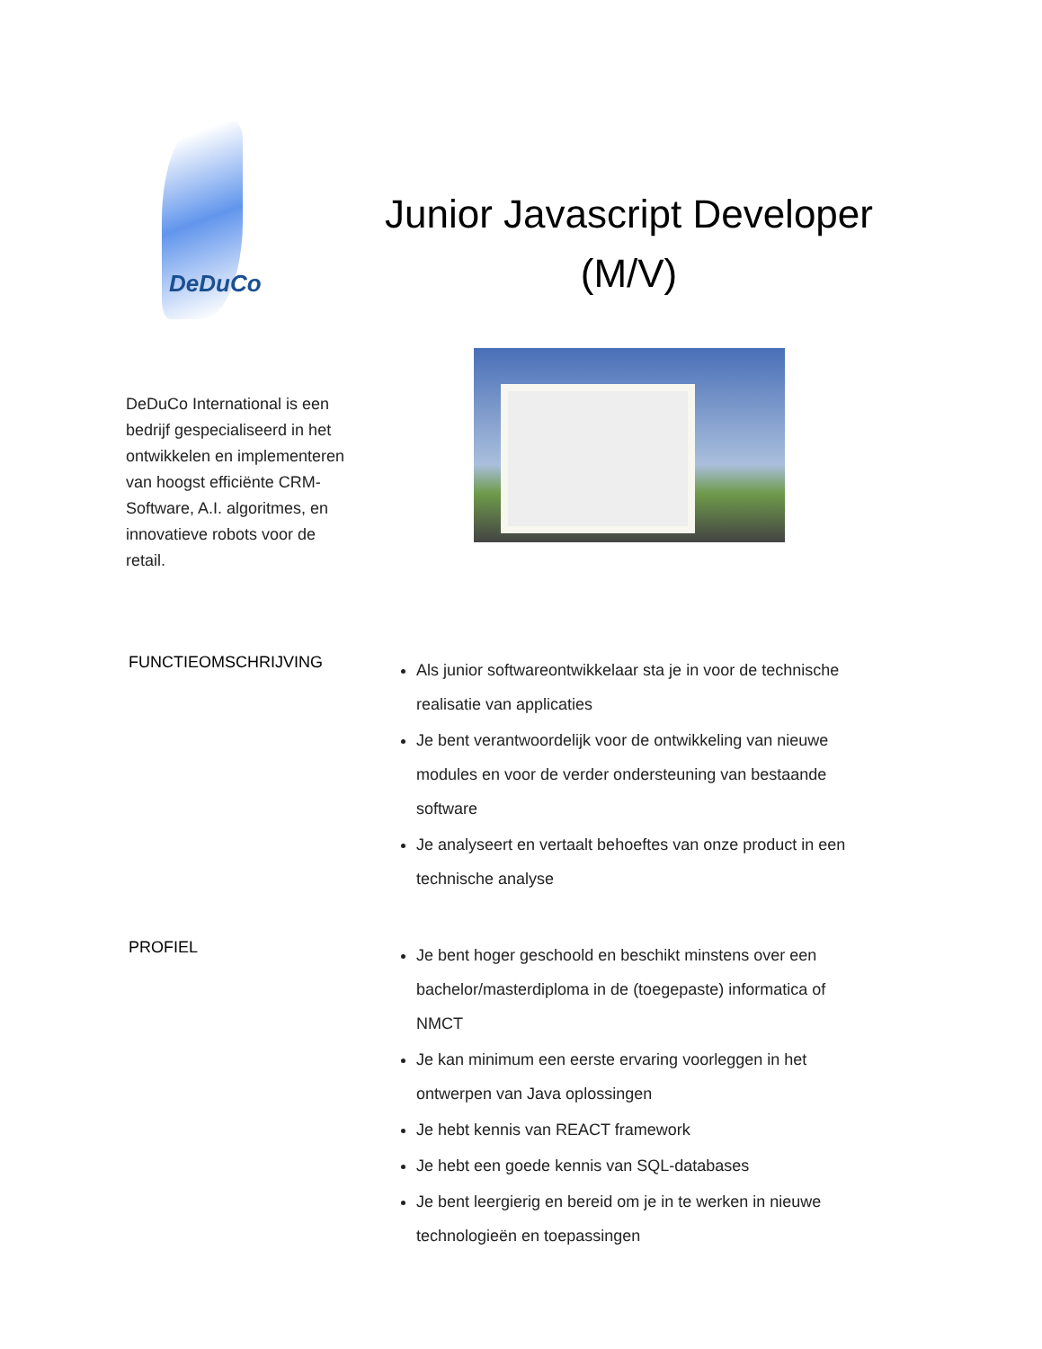DeDuCo
DeDuCo International is een bedrijf gespecialiseerd in het ontwikkelen en implementeren van hoogst efficiënte CRM-Software, A.I. algoritmes, en innovatieve robots voor de retail.
Junior Javascript Developer (M/V)
FUNCTIEOMSCHRIJVING
Als junior softwareontwikkelaar sta je in voor de technische realisatie van applicaties
Je bent verantwoordelijk voor de ontwikkeling van nieuwe modules en voor de verder ondersteuning van bestaande software
Je analyseert en vertaalt behoeftes van onze product in een technische analyse
PROFIEL
Je bent hoger geschoold en beschikt minstens over een bachelor/masterdiploma in de (toegepaste) informatica of NMCT
Je kan minimum een eerste ervaring voorleggen in het ontwerpen van Java oplossingen
Je hebt kennis van REACT framework
Je hebt een goede kennis van SQL-databases
Je bent leergierig en bereid om je in te werken in nieuwe technologieën en toepassingen